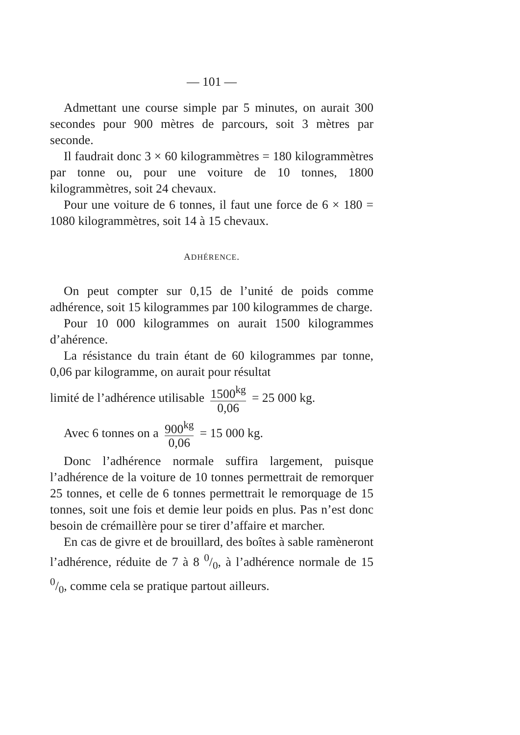— 101 —
Admettant une course simple par 5 minutes, on aurait 300 secondes pour 900 mètres de parcours, soit 3 mètres par seconde.
Il faudrait donc 3 × 60 kilogrammètres = 180 kilogrammètres par tonne ou, pour une voiture de 10 tonnes, 1800 kilogrammètres, soit 24 chevaux.
Pour une voiture de 6 tonnes, il faut une force de 6 × 180 = 1080 kilogrammètres, soit 14 à 15 chevaux.
ADHÉRENCE.
On peut compter sur 0,15 de l’unité de poids comme adhérence, soit 15 kilogrammes par 100 kilogrammes de charge.
Pour 10 000 kilogrammes on aurait 1500 kilogrammes d’ahérence.
La résistance du train étant de 60 kilogrammes par tonne, 0,06 par kilogramme, on aurait pour résultat
limité de l’adhérence utilisable 1500<sup>kg</sup> 0,06 = 25 000 kg.
Avec 6 tonnes on a 900<sup>kg</sup> 0,06 = 15 000 kg.
Donc l’adhérence normale suffira largement, puisque l’adhérence de la voiture de 10 tonnes permettrait de remorquer 25 tonnes, et celle de 6 tonnes permettrait le remorquage de 15 tonnes, soit une fois et demie leur poids en plus. Pas n’est donc besoin de crémaillère pour se tirer d’affaire et marcher.
En cas de givre et de brouillard, des boîtes à sable ramèneront l’adhérence, réduite de 7 à 8 0/0, à l’adhérence normale de 15 0/0, comme cela se pratique partout ailleurs.